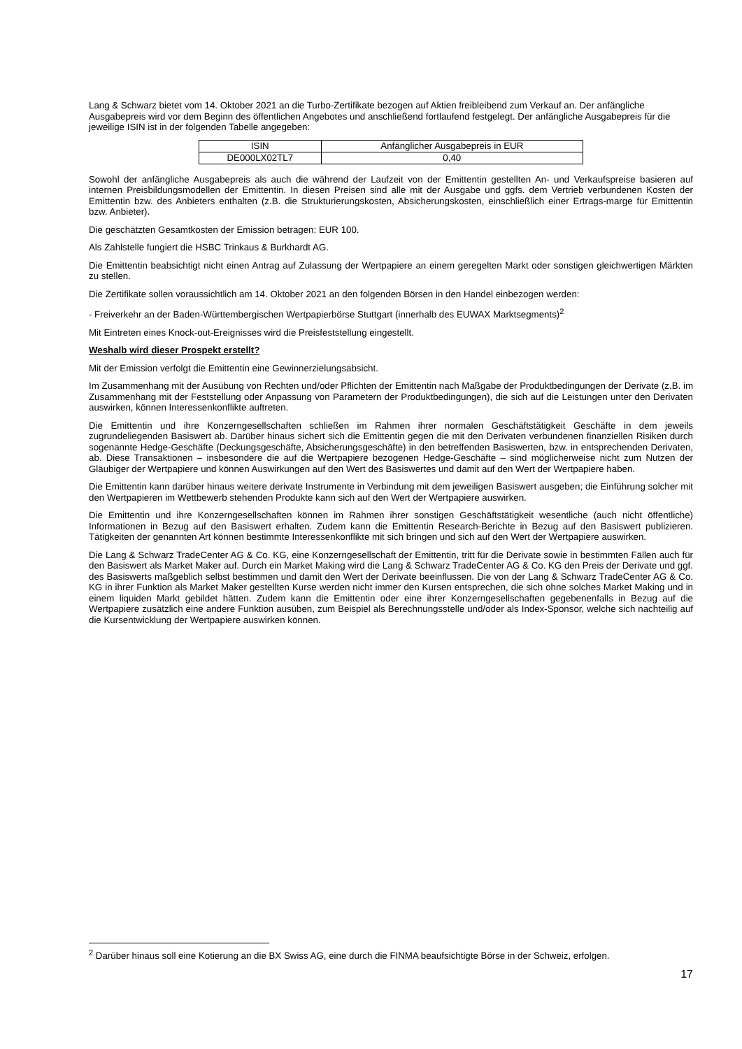Lang & Schwarz bietet vom 14. Oktober 2021 an die Turbo-Zertifikate bezogen auf Aktien freibleibend zum Verkauf an. Der anfängliche Ausgabepreis wird vor dem Beginn des öffentlichen Angebotes und anschließend fortlaufend festgelegt. Der anfängliche Ausgabepreis für die jeweilige ISIN ist in der folgenden Tabelle angegeben:
| ISIN | Anfänglicher Ausgabepreis in EUR |
| DE000LX02TL7 | 0,40 |
Sowohl der anfängliche Ausgabepreis als auch die während der Laufzeit von der Emittentin gestellten An- und Verkaufspreise basieren auf internen Preisbildungsmodellen der Emittentin. In diesen Preisen sind alle mit der Ausgabe und ggfs. dem Vertrieb verbundenen Kosten der Emittentin bzw. des Anbieters enthalten (z.B. die Strukturierungskosten, Absicherungskosten, einschließlich einer Ertrags-marge für Emittentin bzw. Anbieter).
Die geschätzten Gesamtkosten der Emission betragen: EUR 100.
Als Zahlstelle fungiert die HSBC Trinkaus & Burkhardt AG.
Die Emittentin beabsichtigt nicht einen Antrag auf Zulassung der Wertpapiere an einem geregelten Markt oder sonstigen gleichwertigen Märkten zu stellen.
Die Zertifikate sollen voraussichtlich am 14. Oktober 2021 an den folgenden Börsen in den Handel einbezogen werden:
- Freiverkehr an der Baden-Württembergischen Wertpapierbörse Stuttgart (innerhalb des EUWAX Marktsegments)<sup>2</sup>
Mit Eintreten eines Knock-out-Ereignisses wird die Preisfeststellung eingestellt.
Weshalb wird dieser Prospekt erstellt?
Mit der Emission verfolgt die Emittentin eine Gewinnerzielungsabsicht.
Im Zusammenhang mit der Ausübung von Rechten und/oder Pflichten der Emittentin nach Maßgabe der Produktbedingungen der Derivate (z.B. im Zusammenhang mit der Feststellung oder Anpassung von Parametern der Produktbedingungen), die sich auf die Leistungen unter den Derivaten auswirken, können Interessenkonflikte auftreten.
Die Emittentin und ihre Konzerngesellschaften schließen im Rahmen ihrer normalen Geschäftstätigkeit Geschäfte in dem jeweils zugrundeliegenden Basiswert ab. Darüber hinaus sichert sich die Emittentin gegen die mit den Derivaten verbundenen finanziellen Risiken durch sogenannte Hedge-Geschäfte (Deckungsgeschäfte, Absicherungsgeschäfte) in den betreffenden Basiswerten, bzw. in entsprechenden Derivaten, ab. Diese Transaktionen – insbesondere die auf die Wertpapiere bezogenen Hedge-Geschäfte – sind möglicherweise nicht zum Nutzen der Gläubiger der Wertpapiere und können Auswirkungen auf den Wert des Basiswertes und damit auf den Wert der Wertpapiere haben.
Die Emittentin kann darüber hinaus weitere derivate Instrumente in Verbindung mit dem jeweiligen Basiswert ausgeben; die Einführung solcher mit den Wertpapieren im Wettbewerb stehenden Produkte kann sich auf den Wert der Wertpapiere auswirken.
Die Emittentin und ihre Konzerngesellschaften können im Rahmen ihrer sonstigen Geschäftstätigkeit wesentliche (auch nicht öffentliche) Informationen in Bezug auf den Basiswert erhalten. Zudem kann die Emittentin Research-Berichte in Bezug auf den Basiswert publizieren. Tätigkeiten der genannten Art können bestimmte Interessenkonflikte mit sich bringen und sich auf den Wert der Wertpapiere auswirken.
Die Lang & Schwarz TradeCenter AG & Co. KG, eine Konzerngesellschaft der Emittentin, tritt für die Derivate sowie in bestimmten Fällen auch für den Basiswert als Market Maker auf. Durch ein Market Making wird die Lang & Schwarz TradeCenter AG & Co. KG den Preis der Derivate und ggf. des Basiswerts maßgeblich selbst bestimmen und damit den Wert der Derivate beeinflussen. Die von der Lang & Schwarz TradeCenter AG & Co. KG in ihrer Funktion als Market Maker gestellten Kurse werden nicht immer den Kursen entsprechen, die sich ohne solches Market Making und in einem liquiden Markt gebildet hätten. Zudem kann die Emittentin oder eine ihrer Konzerngesellschaften gegebenenfalls in Bezug auf die Wertpapiere zusätzlich eine andere Funktion ausüben, zum Beispiel als Berechnungsstelle und/oder als Index-Sponsor, welche sich nachteilig auf die Kursentwicklung der Wertpapiere auswirken können.
<sup>2</sup> Darüber hinaus soll eine Kotierung an die BX Swiss AG, eine durch die FINMA beaufsichtigte Börse in der Schweiz, erfolgen.
17